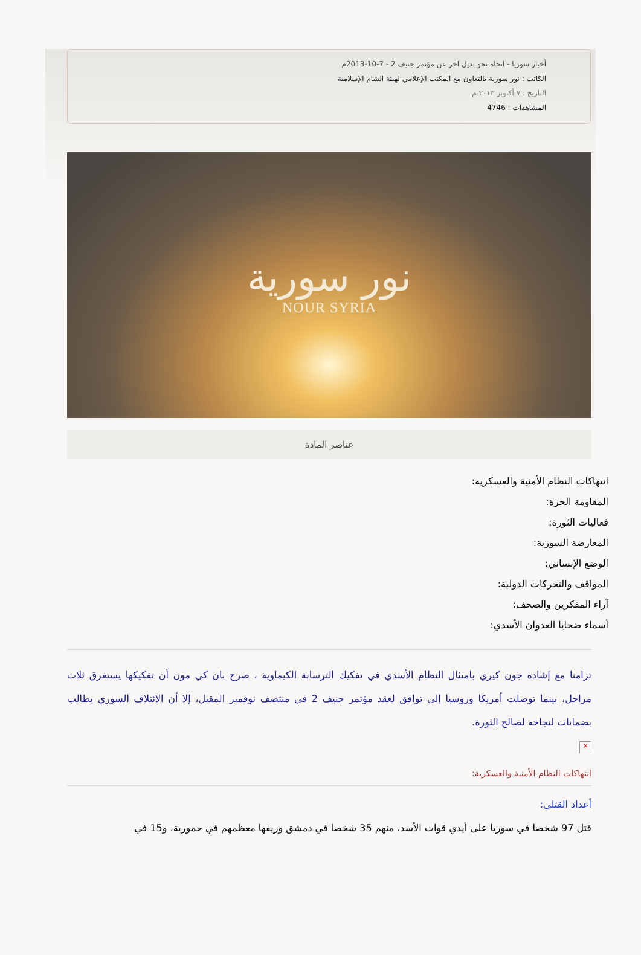أخبار سوريا - اتجاه نحو بديل آخر عن مؤتمر جنيف 2 - 7-10-2013م
الكاتب : نور سورية بالتعاون مع المكتب الإعلامي لهيئة الشام الإسلامية
التاريخ : ٧ أكتوبر ٢٠١٣ م
المشاهدات : 4746
نور سورية
NOUR SYRIA
عناصر المادة
انتهاكات النظام الأمنية والعسكرية:
المقاومة الحرة:
فعاليات الثورة:
المعارضة السورية:
الوضع الإنساني:
المواقف والتحركات الدولية:
آراء المفكرين والصحف:
أسماء ضحايا العدوان الأسدي:
تزامنا مع إشادة جون كيري بامتثال النظام الأسدي في تفكيك الترسانة الكيماوية ، صرح بان كي مون أن تفكيكها يستغرق ثلاث مراحل، بينما توصلت أمريكا وروسيا إلى توافق لعقد مؤتمر جنيف 2 في منتصف نوفمبر المقبل، إلا أن الائتلاف السوري يطالب بضمانات لنجاحه لصالح الثورة.
×
انتهاكات النظام الأمنية والعسكرية:
أعداد القتلى:
قتل 97 شخصا في سوريا على أيدي قوات الأسد، منهم 35 شخصا في دمشق وريفها معظمهم في حمورية، و15 في